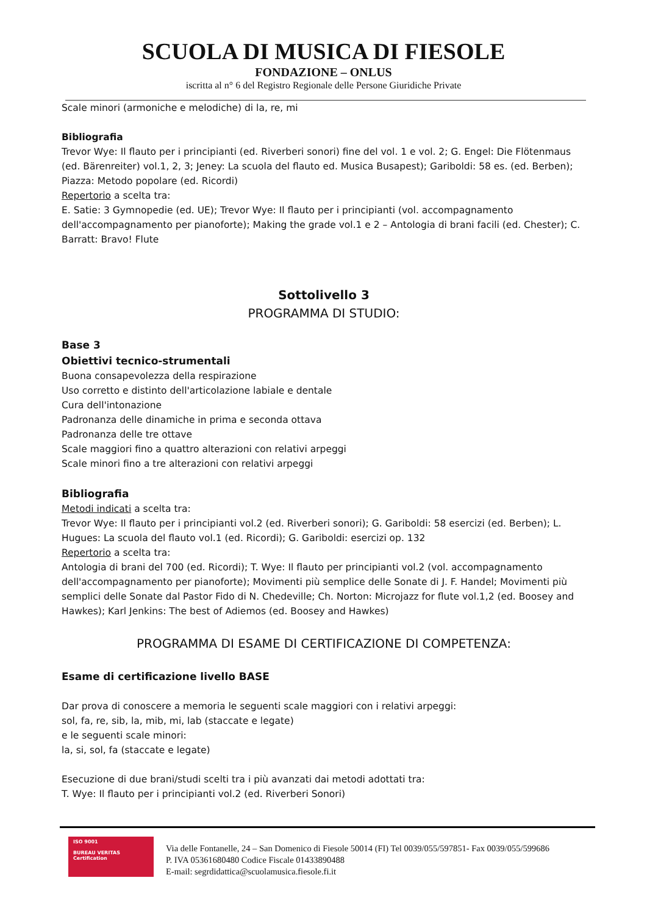SCUOLA DI MUSICA DI FIESOLE
FONDAZIONE – ONLUS
iscritta al n° 6 del Registro Regionale delle Persone Giuridiche Private
Scale minori (armoniche e melodiche) di la, re, mi
Bibliografia
Trevor Wye: Il flauto per i principianti (ed. Riverberi sonori) fine del vol. 1 e vol. 2; G. Engel: Die Flötenmaus (ed. Bärenreiter) vol.1, 2, 3; Jeney: La scuola del flauto ed. Musica Busapest); Gariboldi: 58 es. (ed. Berben); Piazza: Metodo popolare (ed. Ricordi)
Repertorio a scelta tra:
E. Satie: 3 Gymnopedie (ed. UE); Trevor Wye: Il flauto per i principianti (vol. accompagnamento dell'accompagnamento per pianoforte); Making the grade vol.1 e 2 – Antologia di brani facili (ed. Chester); C. Barratt: Bravo! Flute
Sottolivello 3
PROGRAMMA DI STUDIO:
Base 3
Obiettivi tecnico-strumentali
Buona consapevolezza della respirazione
Uso corretto e distinto dell'articolazione labiale e dentale
Cura dell'intonazione
Padronanza delle dinamiche in prima e seconda ottava
Padronanza delle tre ottave
Scale maggiori fino a quattro alterazioni con relativi arpeggi
Scale minori fino a tre alterazioni con relativi arpeggi
Bibliografia
Metodi indicati a scelta tra:
Trevor Wye: Il flauto per i principianti vol.2 (ed. Riverberi sonori); G. Gariboldi: 58 esercizi (ed. Berben); L. Hugues: La scuola del flauto vol.1 (ed. Ricordi); G. Gariboldi: esercizi op. 132
Repertorio a scelta tra:
Antologia di brani del 700 (ed. Ricordi); T. Wye: Il flauto per principianti vol.2 (vol. accompagnamento dell'accompagnamento per pianoforte); Movimenti più semplice delle Sonate di J. F. Handel; Movimenti più semplici delle Sonate dal Pastor Fido di N. Chedeville; Ch. Norton: Microjazz for flute vol.1,2 (ed. Boosey and Hawkes); Karl Jenkins: The best of Adiemos (ed. Boosey and Hawkes)
PROGRAMMA DI ESAME DI CERTIFICAZIONE DI COMPETENZA:
Esame di certificazione livello BASE
Dar prova di conoscere a memoria le seguenti scale maggiori con i relativi arpeggi:
sol, fa, re, sib, la, mib, mi, lab (staccate e legate)
e le seguenti scale minori:
la, si, sol, fa (staccate e legate)
Esecuzione di due brani/studi scelti tra i più avanzati dai metodi adottati tra:
T. Wye: Il flauto per i principianti vol.2 (ed. Riverberi Sonori)
ISO 9001
BUREAU VERITAS
Certification
Via delle Fontanelle, 24 – San Domenico di Fiesole 50014 (FI) Tel 0039/055/597851- Fax 0039/055/599686
P. IVA 05361680480 Codice Fiscale 01433890488
E-mail: segrdidattica@scuolamusica.fiesole.fi.it